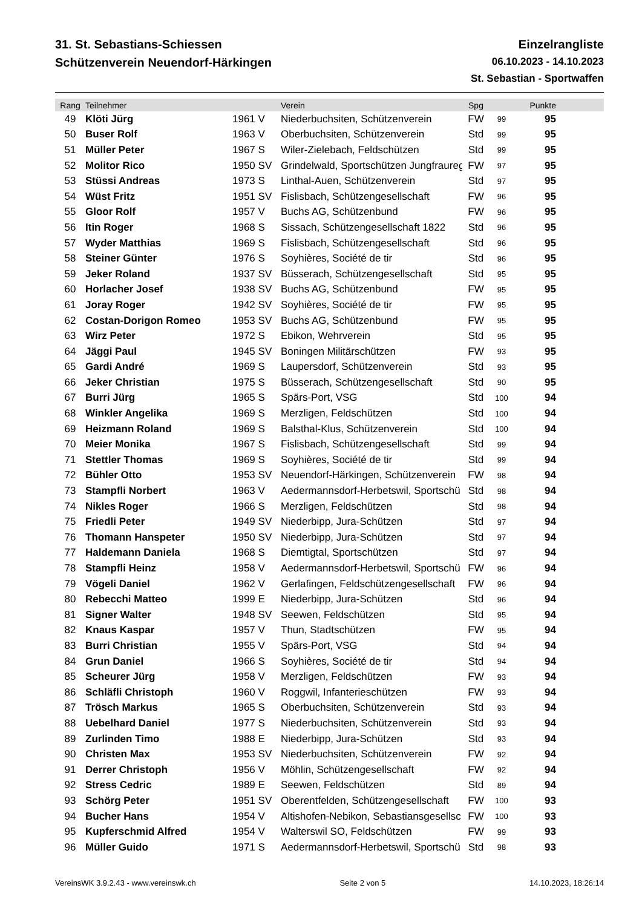31. St. Sebastians-Schiessen
Schützenverein Neuendorf-Härkingen
Einzelrangliste
06.10.2023 - 14.10.2023
St. Sebastian - Sportwaffen
| Rang | Teilnehmer | | Verein | Spg | | Punkte | |
| --- | --- | --- | --- | --- | --- | --- | --- |
| 49 | Klöti Jürg | 1961 V | Niederbuchsiten, Schützenverein | FW | 99 | 95 | |
| 50 | Buser Rolf | 1963 V | Oberbuchsiten, Schützenverein | Std | 99 | 95 | |
| 51 | Müller Peter | 1967 S | Wiler-Zielebach, Feldschützen | Std | 99 | 95 | |
| 52 | Molitor Rico | 1950 SV | Grindelwald, Sportschützen Jungfraureg | FW | 97 | 95 | |
| 53 | Stüssi Andreas | 1973 S | Linthal-Auen, Schützenverein | Std | 97 | 95 | |
| 54 | Wüst Fritz | 1951 SV | Fislisbach, Schützengesellschaft | FW | 96 | 95 | |
| 55 | Gloor Rolf | 1957 V | Buchs AG, Schützenbund | FW | 96 | 95 | |
| 56 | Itin Roger | 1968 S | Sissach, Schützengesellschaft 1822 | Std | 96 | 95 | |
| 57 | Wyder Matthias | 1969 S | Fislisbach, Schützengesellschaft | Std | 96 | 95 | |
| 58 | Steiner Günter | 1976 S | Soyhières, Société de tir | Std | 96 | 95 | |
| 59 | Jeker Roland | 1937 SV | Büsserach, Schützengesellschaft | Std | 95 | 95 | |
| 60 | Horlacher Josef | 1938 SV | Buchs AG, Schützenbund | FW | 95 | 95 | |
| 61 | Joray Roger | 1942 SV | Soyhières, Société de tir | FW | 95 | 95 | |
| 62 | Costan-Dorigon Romeo | 1953 SV | Buchs AG, Schützenbund | FW | 95 | 95 | |
| 63 | Wirz Peter | 1972 S | Ebikon, Wehrverein | Std | 95 | 95 | |
| 64 | Jäggi Paul | 1945 SV | Boningen Militärschützen | FW | 93 | 95 | |
| 65 | Gardi André | 1969 S | Laupersdorf, Schützenverein | Std | 93 | 95 | |
| 66 | Jeker Christian | 1975 S | Büsserach, Schützengesellschaft | Std | 90 | 95 | |
| 67 | Burri Jürg | 1965 S | Spärs-Port, VSG | Std | 100 | 94 | |
| 68 | Winkler Angelika | 1969 S | Merzligen, Feldschützen | Std | 100 | 94 | |
| 69 | Heizmann Roland | 1969 S | Balsthal-Klus, Schützenverein | Std | 100 | 94 | |
| 70 | Meier Monika | 1967 S | Fislisbach, Schützengesellschaft | Std | 99 | 94 | |
| 71 | Stettler Thomas | 1969 S | Soyhières, Société de tir | Std | 99 | 94 | |
| 72 | Bühler Otto | 1953 SV | Neuendorf-Härkingen, Schützenverein | FW | 98 | 94 | |
| 73 | Stampfli Norbert | 1963 V | Aedermannsdorf-Herbetswil, Sportschü | Std | 98 | 94 | |
| 74 | Nikles Roger | 1966 S | Merzligen, Feldschützen | Std | 98 | 94 | |
| 75 | Friedli Peter | 1949 SV | Niederbipp, Jura-Schützen | Std | 97 | 94 | |
| 76 | Thomann Hanspeter | 1950 SV | Niederbipp, Jura-Schützen | Std | 97 | 94 | |
| 77 | Haldemann Daniela | 1968 S | Diemtigtal, Sportschützen | Std | 97 | 94 | |
| 78 | Stampfli Heinz | 1958 V | Aedermannsdorf-Herbetswil, Sportschü | FW | 96 | 94 | |
| 79 | Vögeli Daniel | 1962 V | Gerlafingen, Feldschützengesellschaft | FW | 96 | 94 | |
| 80 | Rebecchi Matteo | 1999 E | Niederbipp, Jura-Schützen | Std | 96 | 94 | |
| 81 | Signer Walter | 1948 SV | Seewen, Feldschützen | Std | 95 | 94 | |
| 82 | Knaus Kaspar | 1957 V | Thun, Stadtschützen | FW | 95 | 94 | |
| 83 | Burri Christian | 1955 V | Spärs-Port, VSG | Std | 94 | 94 | |
| 84 | Grun Daniel | 1966 S | Soyhières, Société de tir | Std | 94 | 94 | |
| 85 | Scheurer Jürg | 1958 V | Merzligen, Feldschützen | FW | 93 | 94 | |
| 86 | Schläfli Christoph | 1960 V | Roggwil, Infanterieschützen | FW | 93 | 94 | |
| 87 | Trösch Markus | 1965 S | Oberbuchsiten, Schützenverein | Std | 93 | 94 | |
| 88 | Uebelhard Daniel | 1977 S | Niederbuchsiten, Schützenverein | Std | 93 | 94 | |
| 89 | Zurlinden Timo | 1988 E | Niederbipp, Jura-Schützen | Std | 93 | 94 | |
| 90 | Christen Max | 1953 SV | Niederbuchsiten, Schützenverein | FW | 92 | 94 | |
| 91 | Derrer Christoph | 1956 V | Möhlin, Schützengesellschaft | FW | 92 | 94 | |
| 92 | Stress Cedric | 1989 E | Seewen, Feldschützen | Std | 89 | 94 | |
| 93 | Schörg Peter | 1951 SV | Oberentfelden, Schützengesellschaft | FW | 100 | 93 | |
| 94 | Bucher Hans | 1954 V | Altishofen-Nebikon, Sebastiansgesellsc | FW | 100 | 93 | |
| 95 | Kupferschmid Alfred | 1954 V | Walterswil SO, Feldschützen | FW | 99 | 93 | |
| 96 | Müller Guido | 1971 S | Aedermannsdorf-Herbetswil, Sportschü | Std | 98 | 93 | |
VereinsWK 3.9.2.43 - www.vereinswk.ch Seite 2 von 5 14.10.2023, 18:26:14